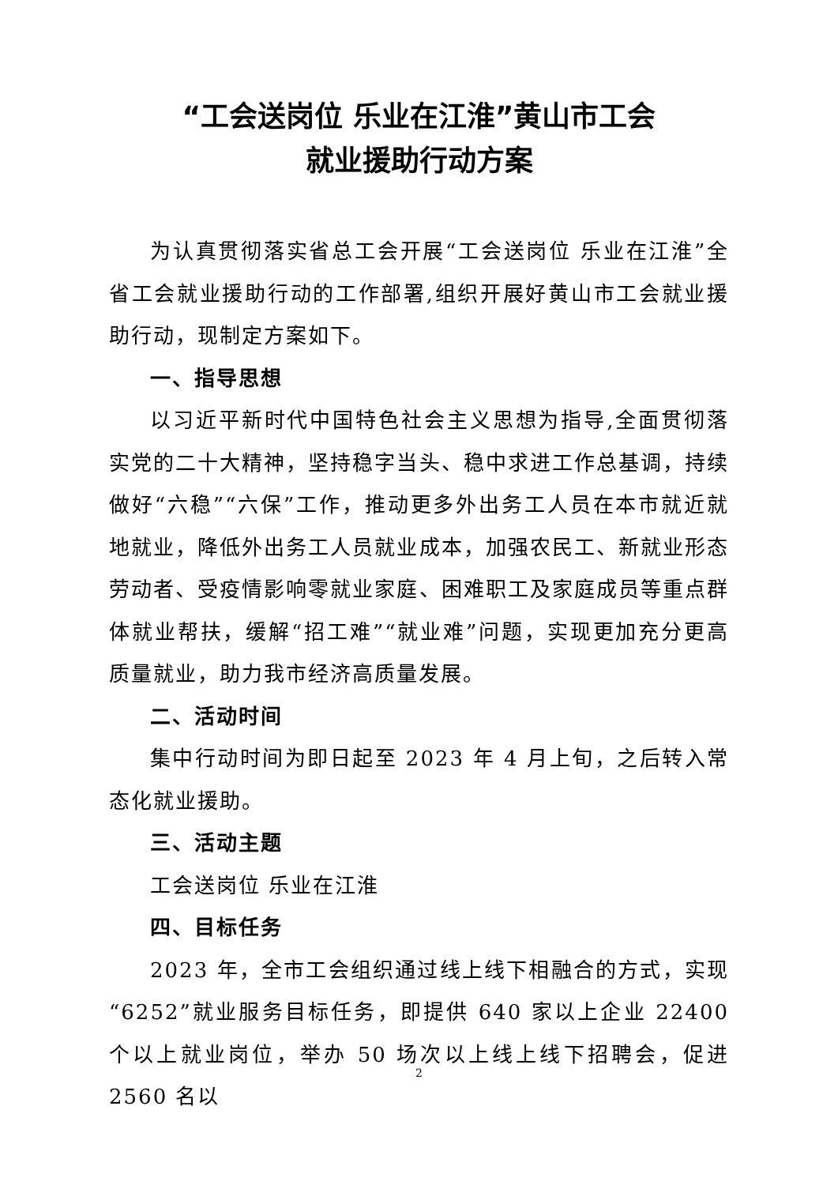“工会送岗位 乐业在江淮”黄山市工会
就业援助行动方案
为认真贯彻落实省总工会开展“工会送岗位 乐业在江淮”全省工会就业援助行动的工作部署,组织开展好黄山市工会就业援助行动，现制定方案如下。
一、指导思想
以习近平新时代中国特色社会主义思想为指导,全面贯彻落实党的二十大精神，坚持稳字当头、稳中求进工作总基调，持续做好“六稳”“六保”工作，推动更多外出务工人员在本市就近就地就业，降低外出务工人员就业成本，加强农民工、新就业形态劳动者、受疫情影响零就业家庭、困难职工及家庭成员等重点群体就业帮扶，缓解“招工难”“就业难”问题，实现更加充分更高质量就业，助力我市经济高质量发展。
二、活动时间
集中行动时间为即日起至 2023 年 4 月上旬，之后转入常态化就业援助。
三、活动主题
工会送岗位 乐业在江淮
四、目标任务
2023 年，全市工会组织通过线上线下相融合的方式，实现“6252”就业服务目标任务，即提供 640 家以上企业 22400 个以上就业岗位，举办 50 场次以上线上线下招聘会，促进 2560 名以
2